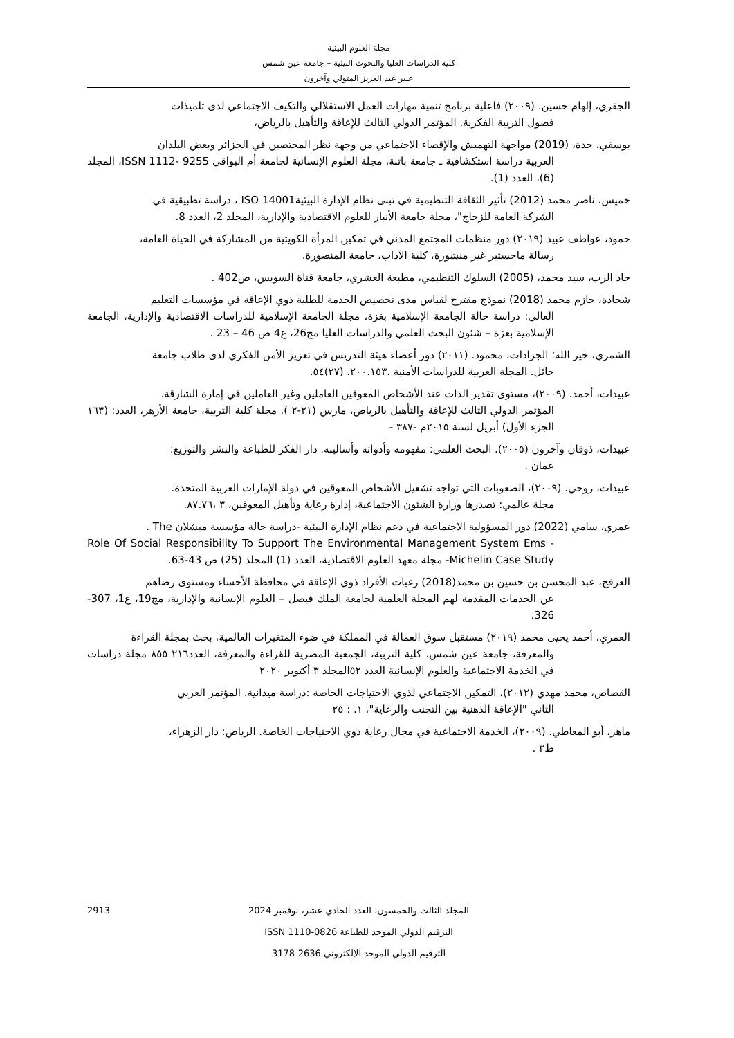مجلة العلوم البيئية
كلية الدراسات العليا والبحوث البيئية – جامعة عين شمس
عبير عبد العزيز المتولي وآخرون
الجفري، إلهام حسين. (٢٠٠٩) فاعلية برنامج تنمية مهارات العمل الاستقلالي والتكيف الاجتماعي لدى تلميذات
فصول التربية الفكرية. المؤتمر الدولي الثالث للإعاقة والتأهيل بالرياض،
يوسفي، حدة، (2019) مواجهة التهميش والإقصاء الاجتماعي من وجهة نظر المختصين في الجزائر وبعض البلدان
العربية دراسة استكشافية ـ جامعة باتنة، مجلة العلوم الإنسانية لجامعة أم البواقي ISSN 1112- 9255، المجلد (6)، العدد (1).
خميس، ناصر محمد (2012) تأثير الثقافة التنظيمية في تبنى نظام الإدارة البيئيةISO 14001 ، دراسة تطبيقية في
الشركة العامة للزجاج"، مجلة جامعة الأنبار للعلوم الاقتصادية والإدارية، المجلد 2، العدد 8.
حمود، عواطف عبيد (٢٠١٩) دور منظمات المجتمع المدني في تمكين المرأة الكويتية من المشاركة في الحياة العامة،
رسالة ماجستير غير منشورة، كلية الآداب، جامعة المنصورة.
جاد الرب، سيد محمد، (2005) السلوك التنظيمي، مطبعة العشري، جامعة قناة السويس، ص402 .
شحادة، حازم محمد (2018) نموذج مقترح لقياس مدى تخصيص الخدمة للطلبة ذوي الإعاقة في مؤسسات التعليم
العالي: دراسة حالة الجامعة الإسلامية بغزة، مجلة الجامعة الإسلامية للدراسات الاقتصادية والإدارية، الجامعة الإسلامية بغزة – شئون البحث العلمي والدراسات العليا مج26، ع4 ص 46 – 23 .
الشمري، خير الله؛ الجرادات، محمود. (٢٠١١) دور أعضاء هيئة التدريس في تعزيز الأمن الفكري لدى طلاب جامعة
حائل. المجلة العربية للدراسات الأمنية .٢٠٠.١٥٣. (٢٧)٥٤.
عبيدات، أحمد. (٢٠٠٩)، مستوى تقدير الذات عند الأشخاص المعوقين العاملين وغير العاملين في إمارة الشارقة.
المؤتمر الدولي الثالث للإعاقة والتأهيل بالرياض، مارس (٢١-٢ ). مجلة كلية التربية، جامعة الأزهر، العدد: (١٦٣ الجزء الأول) أبريل لسنة ٢٠١٥م -٣٨٧ -
عبيدات، ذوقان وآخرون (٢٠٠٥). البحث العلمي: مفهومه وأدواته وأساليبه. دار الفكر للطباعة والنشر والتوزيع:
عمان .
عبيدات، روحي. (٢٠٠٩)، الصعوبات التي تواجه تشغيل الأشخاص المعوقين في دولة الإمارات العربية المتحدة.
مجلة عالمي: تصدرها وزارة الشئون الاجتماعية، إدارة رعاية وتأهيل المعوقين، ٣ ،٨٧.٧٦.
عمري، سامي (2022) دور المسؤولية الاجتماعية في دعم نظام الإدارة البيئية -دراسة حالة مؤسسة ميشلان The .
Role Of Social Responsibility To Support The Environmental Management System Ems -Michelin Case Study- مجلة معهد العلوم الاقتصادية، العدد (1) المجلد (25) ص 43-63.
العرفج، عبد المحسن بن حسين بن محمد(2018) رغبات الأفراد ذوي الإعاقة في محافظة الأحساء ومستوى رضاهم
عن الخدمات المقدمة لهم المجلة العلمية لجامعة الملك فيصل – العلوم الإنسانية والإدارية، مج19، ع1، 307-326.
العمري، أحمد يحيى محمد (٢٠١٩) مستقبل سوق العمالة في المملكة في ضوء المتغيرات العالمية، بحث بمجلة القراءة
والمعرفة، جامعة عين شمس، كلية التربية، الجمعية المصرية للقراءة والمعرفة، العدد٢١٦ ٨٥٥ مجلة دراسات في الخدمة الاجتماعية والعلوم الإنسانية العدد ٥٢المجلد ٣ أكتوبر ٢٠٢٠
القصاص، محمد مهدي (٢٠١٢)، التمكين الاجتماعي لذوي الاحتياجات الخاصة :دراسة ميدانية. المؤتمر العربي
الثاني "الإعاقة الذهنية بين التجنب والرعاية"، ١. : ٢٥
ماهر، أبو المعاطي. (٢٠٠٩)، الخدمة الاجتماعية في مجال رعاية ذوي الاحتياجات الخاصة. الرياض: دار الزهراء،
ط٣ .
المجلد الثالث والخمسون، العدد الحادي عشر، نوفمبر 2024
الترقيم الدولي الموحد للطباعة ISSN 1110-0826
الترقيم الدولي الموحد الإلكتروني 2636-3178
2913